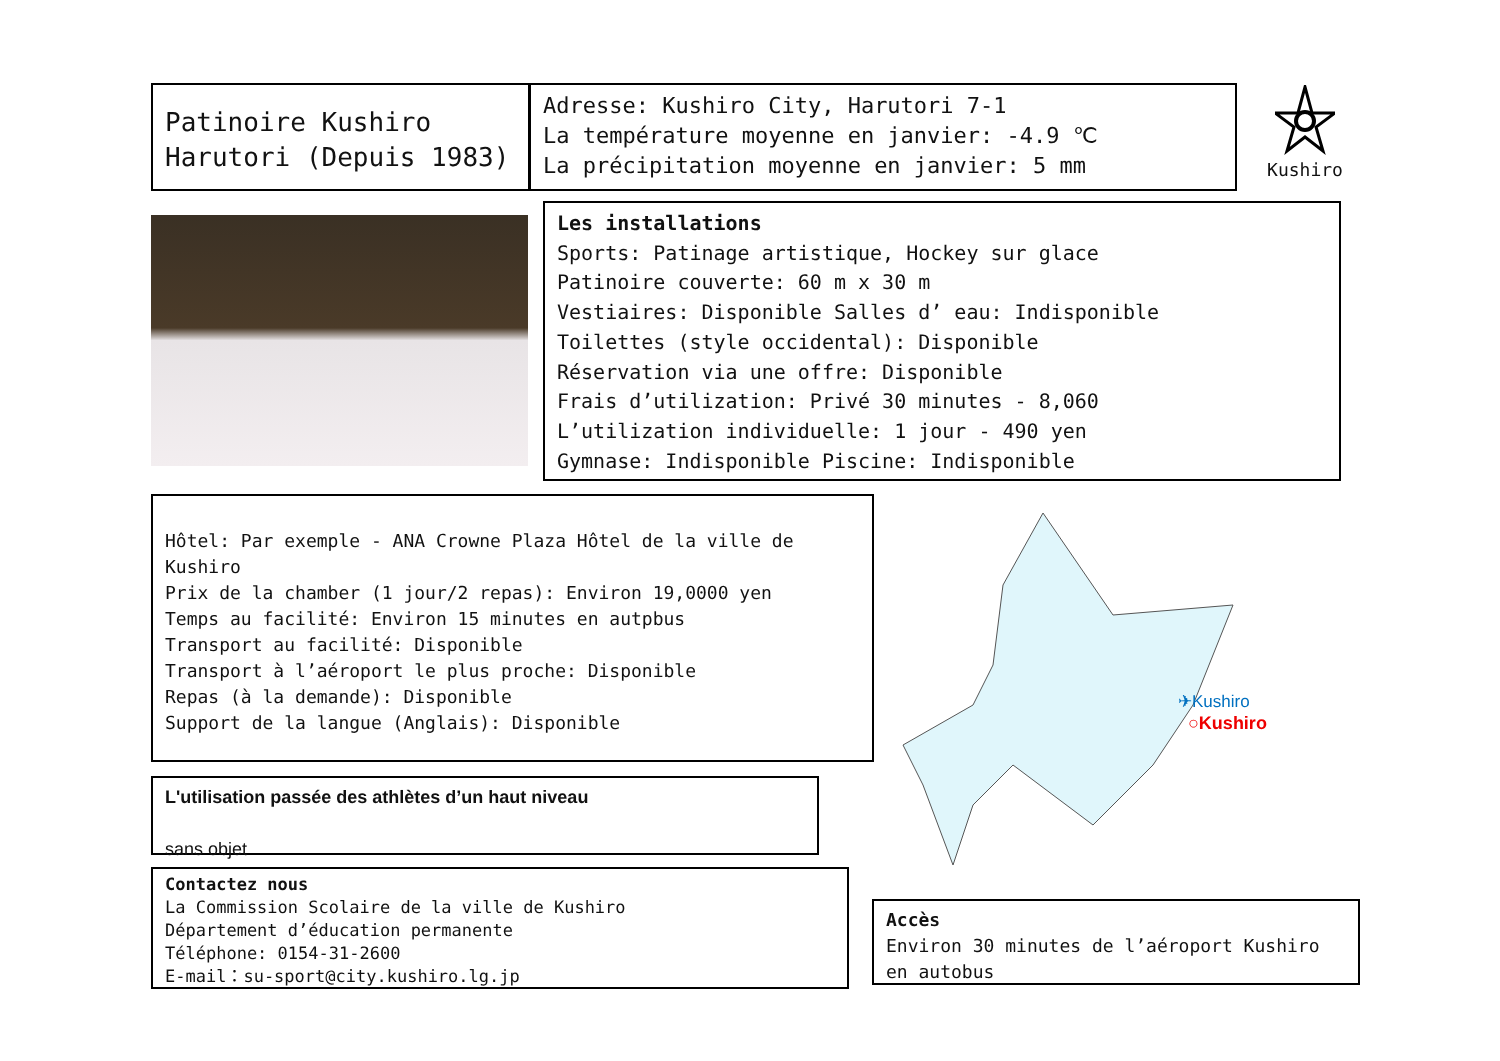Patinoire Kushiro
Harutori (Depuis 1983)
Adresse: Kushiro City, Harutori 7-1
La température moyenne en janvier: -4.9 ℃
La précipitation moyenne en janvier: 5 mm
Kushiro
Les installations
Sports: Patinage artistique, Hockey sur glace
Patinoire couverte: 60 m x 30 m
Vestiaires: Disponible Salles d’ eau: Indisponible
Toilettes (style occidental): Disponible
Réservation via une offre: Disponible
Frais d’utilization: Privé 30 minutes - 8,060
L’utilization individuelle: 1 jour - 490 yen
Gymnase: Indisponible Piscine: Indisponible
Hôtel: Par exemple - ANA Crowne Plaza Hôtel de la ville de Kushiro
Prix de la chamber (1 jour/2 repas): Environ 19,0000 yen
Temps au facilité: Environ 15 minutes en autpbus
Transport au facilité: Disponible
Transport à l’aéroport le plus proche: Disponible
Repas (à la demande): Disponible
Support de la langue (Anglais): Disponible
✈Kushiro
○Kushiro
L'utilisation passée des athlètes d’un haut niveau
sans objet
Contactez nous
La Commission Scolaire de la ville de Kushiro
Département d’éducation permanente
Téléphone: 0154-31-2600
E-mail：su-sport@city.kushiro.lg.jp
Accès
Environ 30 minutes de l’aéroport Kushiro en autobus